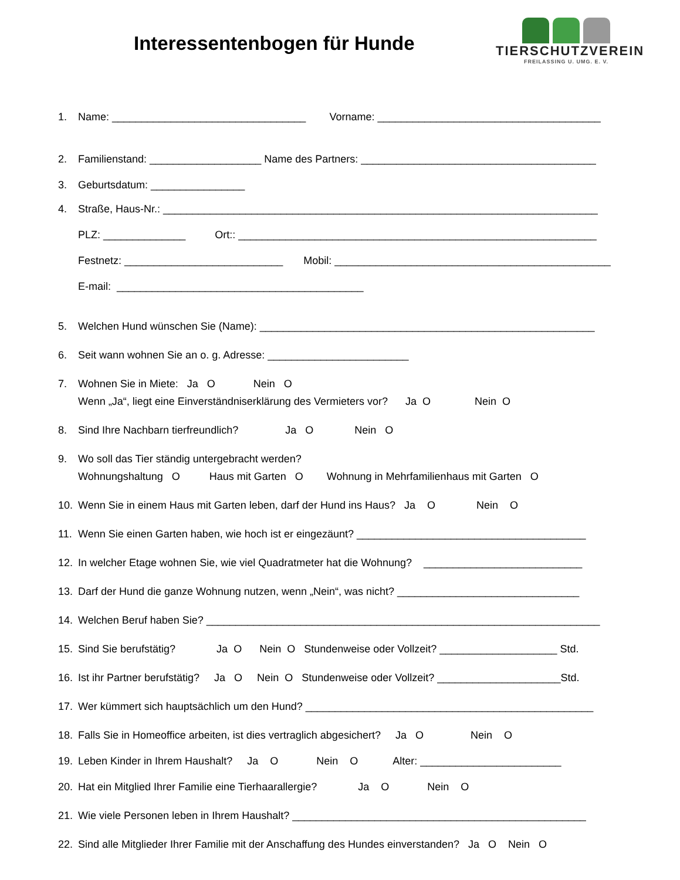Interessentenbogen für Hunde
TIERSCHUTZVEREIN
FREILASSING U. UMG. E. V.
1. Name: _________________________________ Vorname: ______________________________________
2. Familienstand: ___________________ Name des Partners: ________________________________________
3. Geburtsdatum: ________________
4. Straße, Haus-Nr.: __________________________________________________________________________
PLZ: ______________ Ort:: _____________________________________________________________
Festnetz: ___________________________ Mobil: _______________________________________________
E-mail: __________________________________________
5. Welchen Hund wünschen Sie (Name): _________________________________________________________
6. Seit wann wohnen Sie an o. g. Adresse: ________________________
7. Wohnen Sie in Miete: Ja O Nein O
Wenn „Ja“, liegt eine Einverständniserklärung des Vermieters vor? Ja O Nein O
8. Sind Ihre Nachbarn tierfreundlich? Ja O Nein O
9. Wo soll das Tier ständig untergebracht werden?
Wohnungshaltung O Haus mit Garten O Wohnung in Mehrfamilienhaus mit Garten O
10. Wenn Sie in einem Haus mit Garten leben, darf der Hund ins Haus? Ja O Nein O
11. Wenn Sie einen Garten haben, wie hoch ist er eingezäunt? _______________________________________
12. In welcher Etage wohnen Sie, wie viel Quadratmeter hat die Wohnung? ___________________________
13. Darf der Hund die ganze Wohnung nutzen, wenn „Nein“, was nicht? _______________________________
14. Welchen Beruf haben Sie? ___________________________________________________________________
15. Sind Sie berufstätig? Ja O Nein O Stundenweise oder Vollzeit? ____________________ Std.
16. Ist ihr Partner berufstätig? Ja O Nein O Stundenweise oder Vollzeit? _____________________Std.
17. Wer kümmert sich hauptsächlich um den Hund? _________________________________________________
18. Falls Sie in Homeoffice arbeiten, ist dies vertraglich abgesichert? Ja O Nein O
19. Leben Kinder in Ihrem Haushalt? Ja O Nein O Alter: ________________________
20. Hat ein Mitglied Ihrer Familie eine Tierhaarallergie? Ja O Nein O
21. Wie viele Personen leben in Ihrem Haushalt? __________________________________________________
22. Sind alle Mitglieder Ihrer Familie mit der Anschaffung des Hundes einverstanden? Ja O Nein O